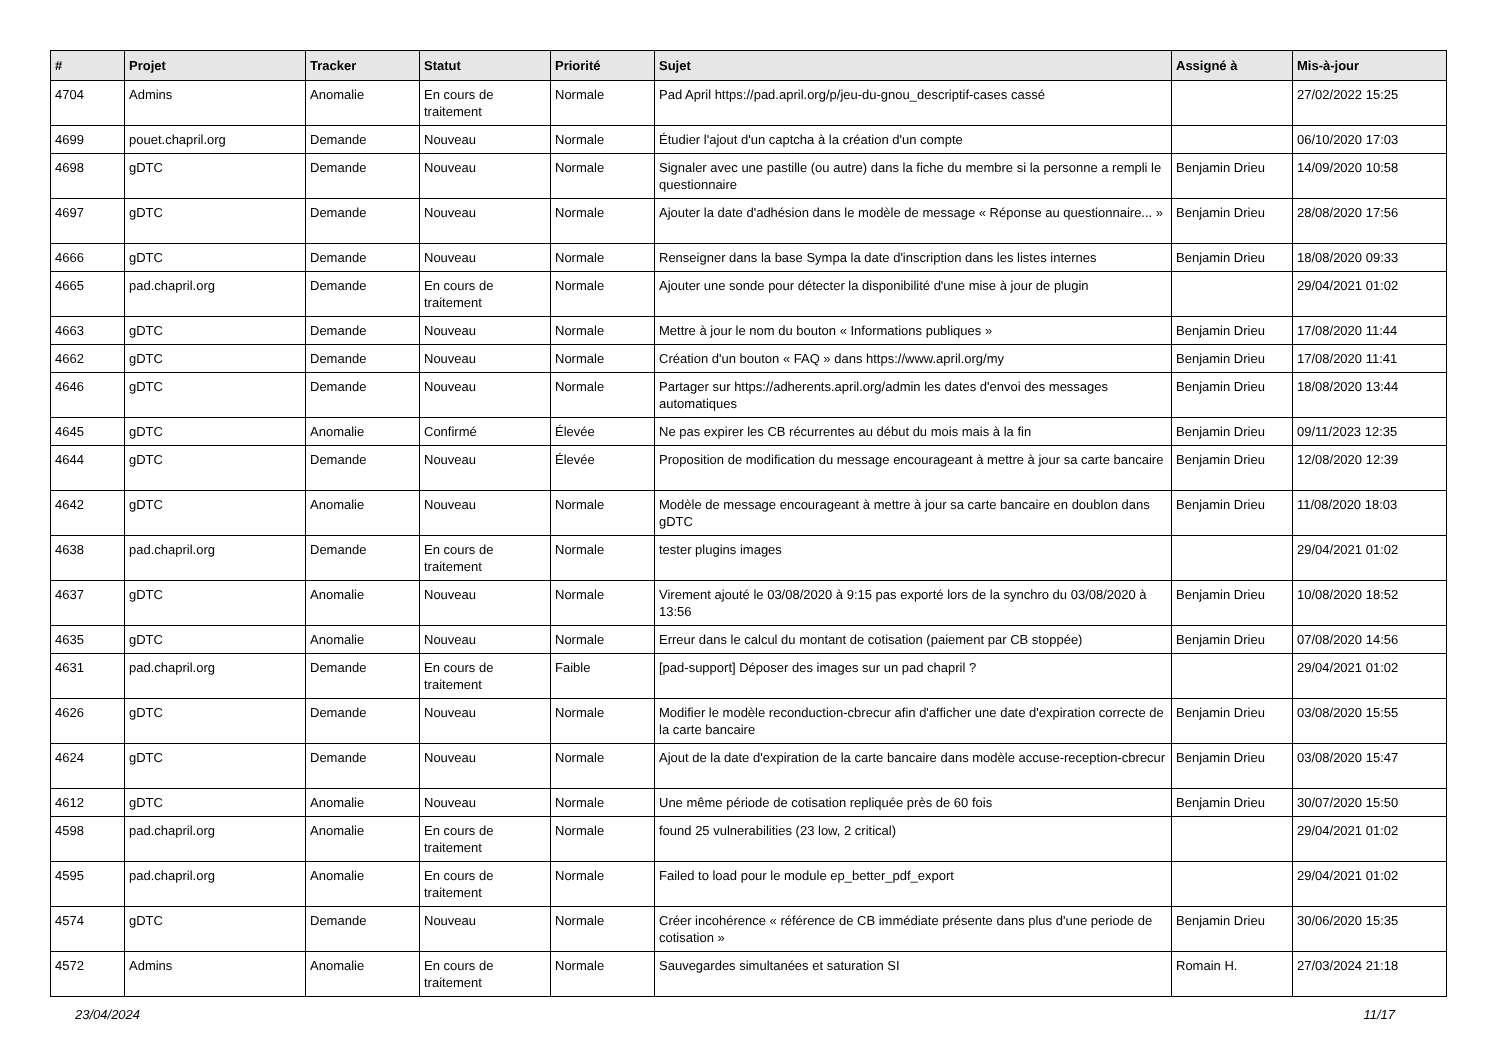| # | Projet | Tracker | Statut | Priorité | Sujet | Assigné à | Mis-à-jour |
| --- | --- | --- | --- | --- | --- | --- | --- |
| 4704 | Admins | Anomalie | En cours de traitement | Normale | Pad April https://pad.april.org/p/jeu-du-gnou_descriptif-cases cassé | | 27/02/2022 15:25 |
| 4699 | pouet.chapril.org | Demande | Nouveau | Normale | Étudier l'ajout d'un captcha à la création d'un compte | | 06/10/2020 17:03 |
| 4698 | gDTC | Demande | Nouveau | Normale | Signaler avec une pastille (ou autre) dans la fiche du membre si la personne a rempli le questionnaire | Benjamin Drieu | 14/09/2020 10:58 |
| 4697 | gDTC | Demande | Nouveau | Normale | Ajouter la date d'adhésion dans le modèle de message « Réponse au questionnaire... » | Benjamin Drieu | 28/08/2020 17:56 |
| 4666 | gDTC | Demande | Nouveau | Normale | Renseigner dans la base Sympa la date d'inscription dans les listes internes | Benjamin Drieu | 18/08/2020 09:33 |
| 4665 | pad.chapril.org | Demande | En cours de traitement | Normale | Ajouter une sonde pour détecter la disponibilité d'une mise à jour de plugin | | 29/04/2021 01:02 |
| 4663 | gDTC | Demande | Nouveau | Normale | Mettre à jour le nom du bouton « Informations publiques » | Benjamin Drieu | 17/08/2020 11:44 |
| 4662 | gDTC | Demande | Nouveau | Normale | Création d'un bouton « FAQ » dans https://www.april.org/my | Benjamin Drieu | 17/08/2020 11:41 |
| 4646 | gDTC | Demande | Nouveau | Normale | Partager sur https://adherents.april.org/admin les dates d'envoi des messages automatiques | Benjamin Drieu | 18/08/2020 13:44 |
| 4645 | gDTC | Anomalie | Confirmé | Élevée | Ne pas expirer les CB récurrentes au début du mois mais à la fin | Benjamin Drieu | 09/11/2023 12:35 |
| 4644 | gDTC | Demande | Nouveau | Élevée | Proposition de modification du message encourageant à mettre à jour sa carte bancaire | Benjamin Drieu | 12/08/2020 12:39 |
| 4642 | gDTC | Anomalie | Nouveau | Normale | Modèle de message encourageant à mettre à jour sa carte bancaire en doublon dans gDTC | Benjamin Drieu | 11/08/2020 18:03 |
| 4638 | pad.chapril.org | Demande | En cours de traitement | Normale | tester plugins images | | 29/04/2021 01:02 |
| 4637 | gDTC | Anomalie | Nouveau | Normale | Virement ajouté le 03/08/2020 à 9:15 pas exporté lors de la synchro du 03/08/2020 à 13:56 | Benjamin Drieu | 10/08/2020 18:52 |
| 4635 | gDTC | Anomalie | Nouveau | Normale | Erreur dans le calcul du montant de cotisation (paiement par CB stoppée) | Benjamin Drieu | 07/08/2020 14:56 |
| 4631 | pad.chapril.org | Demande | En cours de traitement | Faible | [pad-support] Déposer des images sur un pad chapril ? | | 29/04/2021 01:02 |
| 4626 | gDTC | Demande | Nouveau | Normale | Modifier le modèle reconduction-cbrecur afin d'afficher une date d'expiration correcte de la carte bancaire | Benjamin Drieu | 03/08/2020 15:55 |
| 4624 | gDTC | Demande | Nouveau | Normale | Ajout de la date d'expiration de la carte bancaire dans modèle accuse-reception-cbrecur | Benjamin Drieu | 03/08/2020 15:47 |
| 4612 | gDTC | Anomalie | Nouveau | Normale | Une même période de cotisation repliquée près de 60 fois | Benjamin Drieu | 30/07/2020 15:50 |
| 4598 | pad.chapril.org | Anomalie | En cours de traitement | Normale | found 25 vulnerabilities (23 low, 2 critical) | | 29/04/2021 01:02 |
| 4595 | pad.chapril.org | Anomalie | En cours de traitement | Normale | Failed to load pour le module ep_better_pdf_export | | 29/04/2021 01:02 |
| 4574 | gDTC | Demande | Nouveau | Normale | Créer incohérence « référence de CB immédiate présente dans plus d'une periode de cotisation » | Benjamin Drieu | 30/06/2020 15:35 |
| 4572 | Admins | Anomalie | En cours de traitement | Normale | Sauvegardes simultanées et saturation SI | Romain H. | 27/03/2024 21:18 |
23/04/2024 11/17